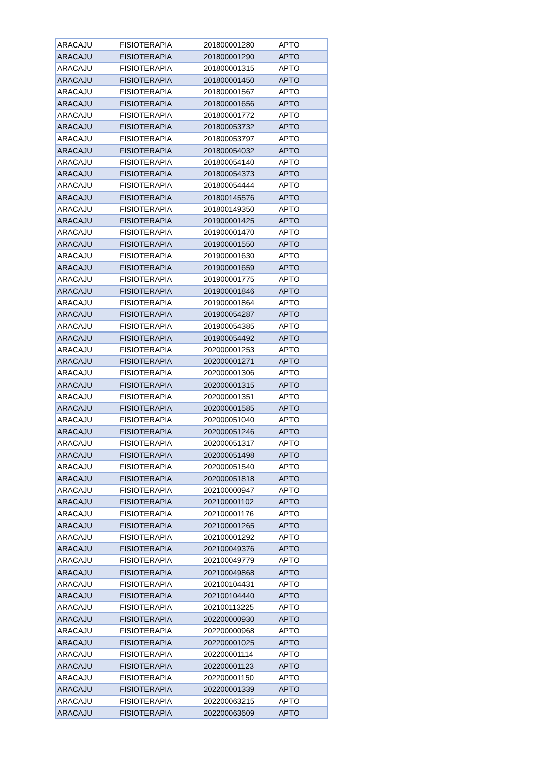| ARACAJU | FISIOTERAPIA | 201800001280 | APTO |
| ARACAJU | FISIOTERAPIA | 201800001290 | APTO |
| ARACAJU | FISIOTERAPIA | 201800001315 | APTO |
| ARACAJU | FISIOTERAPIA | 201800001450 | APTO |
| ARACAJU | FISIOTERAPIA | 201800001567 | APTO |
| ARACAJU | FISIOTERAPIA | 201800001656 | APTO |
| ARACAJU | FISIOTERAPIA | 201800001772 | APTO |
| ARACAJU | FISIOTERAPIA | 201800053732 | APTO |
| ARACAJU | FISIOTERAPIA | 201800053797 | APTO |
| ARACAJU | FISIOTERAPIA | 201800054032 | APTO |
| ARACAJU | FISIOTERAPIA | 201800054140 | APTO |
| ARACAJU | FISIOTERAPIA | 201800054373 | APTO |
| ARACAJU | FISIOTERAPIA | 201800054444 | APTO |
| ARACAJU | FISIOTERAPIA | 201800145576 | APTO |
| ARACAJU | FISIOTERAPIA | 201800149350 | APTO |
| ARACAJU | FISIOTERAPIA | 201900001425 | APTO |
| ARACAJU | FISIOTERAPIA | 201900001470 | APTO |
| ARACAJU | FISIOTERAPIA | 201900001550 | APTO |
| ARACAJU | FISIOTERAPIA | 201900001630 | APTO |
| ARACAJU | FISIOTERAPIA | 201900001659 | APTO |
| ARACAJU | FISIOTERAPIA | 201900001775 | APTO |
| ARACAJU | FISIOTERAPIA | 201900001846 | APTO |
| ARACAJU | FISIOTERAPIA | 201900001864 | APTO |
| ARACAJU | FISIOTERAPIA | 201900054287 | APTO |
| ARACAJU | FISIOTERAPIA | 201900054385 | APTO |
| ARACAJU | FISIOTERAPIA | 201900054492 | APTO |
| ARACAJU | FISIOTERAPIA | 202000001253 | APTO |
| ARACAJU | FISIOTERAPIA | 202000001271 | APTO |
| ARACAJU | FISIOTERAPIA | 202000001306 | APTO |
| ARACAJU | FISIOTERAPIA | 202000001315 | APTO |
| ARACAJU | FISIOTERAPIA | 202000001351 | APTO |
| ARACAJU | FISIOTERAPIA | 202000001585 | APTO |
| ARACAJU | FISIOTERAPIA | 202000051040 | APTO |
| ARACAJU | FISIOTERAPIA | 202000051246 | APTO |
| ARACAJU | FISIOTERAPIA | 202000051317 | APTO |
| ARACAJU | FISIOTERAPIA | 202000051498 | APTO |
| ARACAJU | FISIOTERAPIA | 202000051540 | APTO |
| ARACAJU | FISIOTERAPIA | 202000051818 | APTO |
| ARACAJU | FISIOTERAPIA | 202100000947 | APTO |
| ARACAJU | FISIOTERAPIA | 202100001102 | APTO |
| ARACAJU | FISIOTERAPIA | 202100001176 | APTO |
| ARACAJU | FISIOTERAPIA | 202100001265 | APTO |
| ARACAJU | FISIOTERAPIA | 202100001292 | APTO |
| ARACAJU | FISIOTERAPIA | 202100049376 | APTO |
| ARACAJU | FISIOTERAPIA | 202100049779 | APTO |
| ARACAJU | FISIOTERAPIA | 202100049868 | APTO |
| ARACAJU | FISIOTERAPIA | 202100104431 | APTO |
| ARACAJU | FISIOTERAPIA | 202100104440 | APTO |
| ARACAJU | FISIOTERAPIA | 202100113225 | APTO |
| ARACAJU | FISIOTERAPIA | 202200000930 | APTO |
| ARACAJU | FISIOTERAPIA | 202200000968 | APTO |
| ARACAJU | FISIOTERAPIA | 202200001025 | APTO |
| ARACAJU | FISIOTERAPIA | 202200001114 | APTO |
| ARACAJU | FISIOTERAPIA | 202200001123 | APTO |
| ARACAJU | FISIOTERAPIA | 202200001150 | APTO |
| ARACAJU | FISIOTERAPIA | 202200001339 | APTO |
| ARACAJU | FISIOTERAPIA | 202200063215 | APTO |
| ARACAJU | FISIOTERAPIA | 202200063609 | APTO |